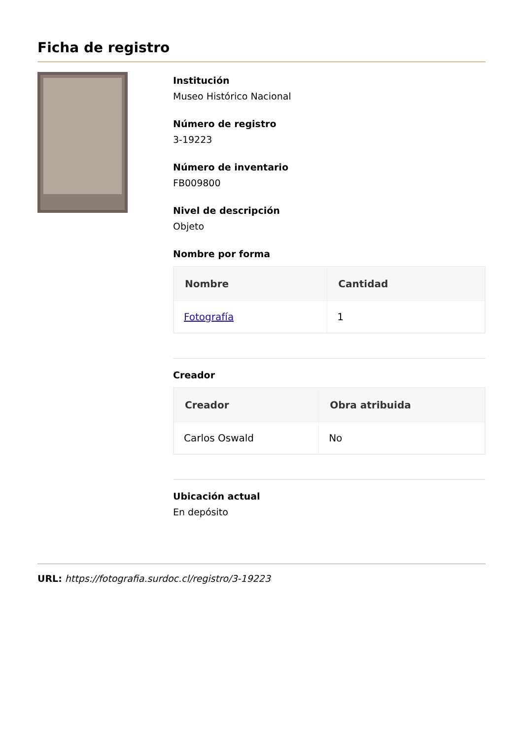Ficha de registro
Institución
Museo Histórico Nacional
Número de registro
3-19223
Número de inventario
FB009800
Nivel de descripción
Objeto
Nombre por forma
| Nombre | Cantidad |
| --- | --- |
| Fotografía | 1 |
Creador
| Creador | Obra atribuida |
| --- | --- |
| Carlos Oswald | No |
Ubicación actual
En depósito
URL: https://fotografia.surdoc.cl/registro/3-19223